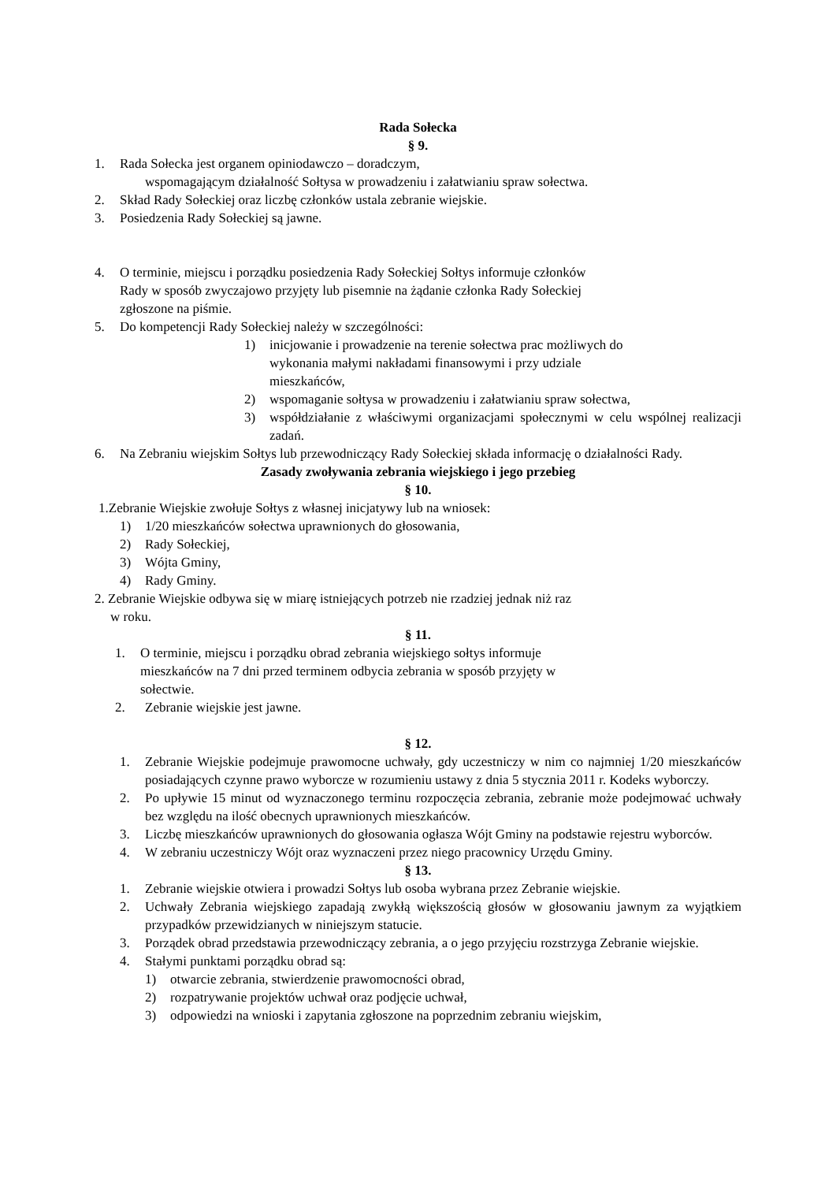Rada Sołecka
§ 9.
1. Rada Sołecka jest organem opiniodawczo – doradczym,
wspomagającym działalność Sołtysa w prowadzeniu i załatwianiu spraw sołectwa.
2. Skład Rady Sołeckiej oraz liczbę członków ustala zebranie wiejskie.
3. Posiedzenia Rady Sołeckiej są jawne.
4. O terminie, miejscu i porządku posiedzenia Rady Sołeckiej Sołtys informuje członków
Rady w sposób zwyczajowo przyjęty lub pisemnie na żądanie członka Rady Sołeckiej
zgłoszone na piśmie.
5. Do kompetencji Rady Sołeckiej należy w szczególności:
1) inicjowanie i prowadzenie na terenie sołectwa prac możliwych do
wykonania małymi nakładami finansowymi i przy udziale
mieszkańców,
2) wspomaganie sołtysa w prowadzeniu i załatwianiu spraw sołectwa,
3) współdziałanie z właściwymi organizacjami społecznymi w celu wspólnej realizacji zadań.
6. Na Zebraniu wiejskim Sołtys lub przewodniczący Rady Sołeckiej składa informację o działalności Rady.
Zasady zwoływania zebrania wiejskiego i jego przebieg
§ 10.
1.Zebranie Wiejskie zwołuje Sołtys z własnej inicjatywy lub na wniosek:
1) 1/20 mieszkańców sołectwa uprawnionych do głosowania,
2) Rady Sołeckiej,
3) Wójta Gminy,
4) Rady Gminy.
2. Zebranie Wiejskie odbywa się w miarę istniejących potrzeb nie rzadziej jednak niż raz
w roku.
§ 11.
1. O terminie, miejscu i porządku obrad zebrania wiejskiego sołtys informuje
mieszkańców na 7 dni przed terminem odbycia zebrania w sposób przyjęty w
sołectwie.
2. Zebranie wiejskie jest jawne.
§ 12.
1. Zebranie Wiejskie podejmuje prawomocne uchwały, gdy uczestniczy w nim co najmniej 1/20 mieszkańców posiadających czynne prawo wyborcze w rozumieniu ustawy z dnia 5 stycznia 2011 r. Kodeks wyborczy.
2. Po upływie 15 minut od wyznaczonego terminu rozpoczęcia zebrania, zebranie może podejmować uchwały bez względu na ilość obecnych uprawnionych mieszkańców.
3. Liczbę mieszkańców uprawnionych do głosowania ogłasza Wójt Gminy na podstawie rejestru wyborców.
4. W zebraniu uczestniczy Wójt oraz wyznaczeni przez niego pracownicy Urzędu Gminy.
§ 13.
1. Zebranie wiejskie otwiera i prowadzi Sołtys lub osoba wybrana przez Zebranie wiejskie.
2. Uchwały Zebrania wiejskiego zapadają zwykłą większością głosów w głosowaniu jawnym za wyjątkiem przypadków przewidzianych w niniejszym statucie.
3. Porządek obrad przedstawia przewodniczący zebrania, a o jego przyjęciu rozstrzyga Zebranie wiejskie.
4. Stałymi punktami porządku obrad są:
1) otwarcie zebrania, stwierdzenie prawomocności obrad,
2) rozpatrywanie projektów uchwał oraz podjęcie uchwał,
3) odpowiedzi na wnioski i zapytania zgłoszone na poprzednim zebraniu wiejskim,